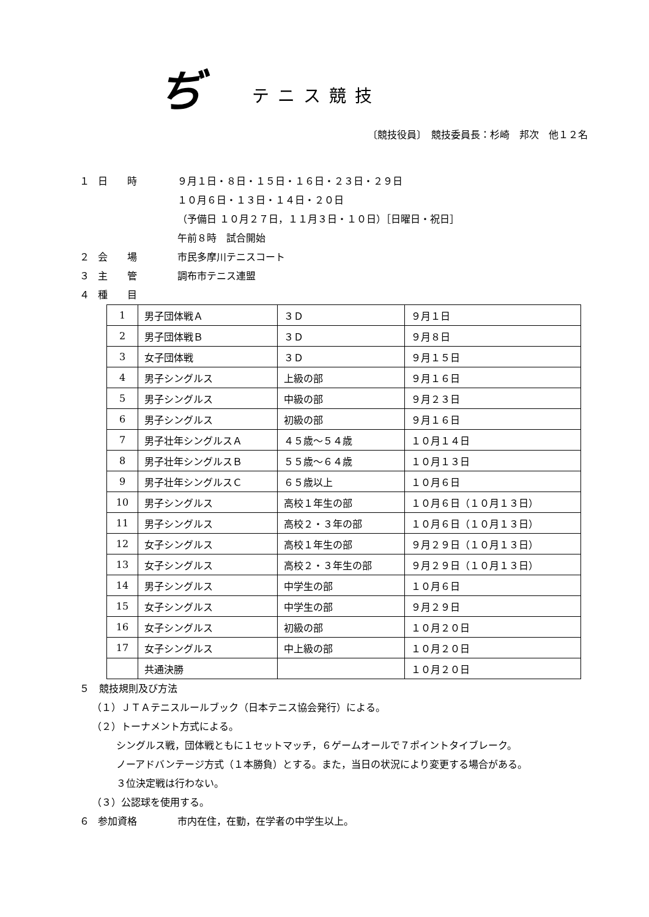ぢテニス競技
〔競技役員〕　競技委員長：杉崎　邦次　他１２名
１ 日　　時 ９月１日・８日・１５日・１６日・２３日・２９日
１０月６日・１３日・１４日・２０日
（予備日 １０月２７日，１１月３日・１０日）［日曜日・祝日］
午前８時　試合開始
２ 会　　場 市民多摩川テニスコート
３ 主　　管 調布市テニス連盟
４ 種　　目
| 1 | 男子団体戦Ａ | ３Ｄ | ９月１日 |
| 2 | 男子団体戦Ｂ | ３Ｄ | ９月８日 |
| 3 | 女子団体戦 | ３Ｄ | ９月１５日 |
| 4 | 男子シングルス | 上級の部 | ９月１６日 |
| 5 | 男子シングルス | 中級の部 | ９月２３日 |
| 6 | 男子シングルス | 初級の部 | ９月１６日 |
| 7 | 男子壮年シングルスＡ | ４５歳〜５４歳 | １０月１４日 |
| 8 | 男子壮年シングルスＢ | ５５歳〜６４歳 | １０月１３日 |
| 9 | 男子壮年シングルスＣ | ６５歳以上 | １０月６日 |
| 10 | 男子シングルス | 高校１年生の部 | １０月６日（１０月１３日） |
| 11 | 男子シングルス | 高校２・３年の部 | １０月６日（１０月１３日） |
| 12 | 女子シングルス | 高校１年生の部 | ９月２９日（１０月１３日） |
| 13 | 女子シングルス | 高校２・３年生の部 | ９月２９日（１０月１３日） |
| 14 | 男子シングルス | 中学生の部 | １０月６日 |
| 15 | 女子シングルス | 中学生の部 | ９月２９日 |
| 16 | 女子シングルス | 初級の部 | １０月２０日 |
| 17 | 女子シングルス | 中上級の部 | １０月２０日 |
| | 共通決勝 | | １０月２０日 |
５　競技規則及び方法
（１）ＪＴＡテニスルールブック（日本テニス協会発行）による。
（２）トーナメント方式による。
シングルス戦，団体戦ともに１セットマッチ，６ゲームオールで７ポイントタイブレーク。
ノーアドバンテージ方式（１本勝負）とする。また，当日の状況により変更する場合がある。
３位決定戦は行わない。
（３）公認球を使用する。
６ 参加資格 市内在住，在勤，在学者の中学生以上。